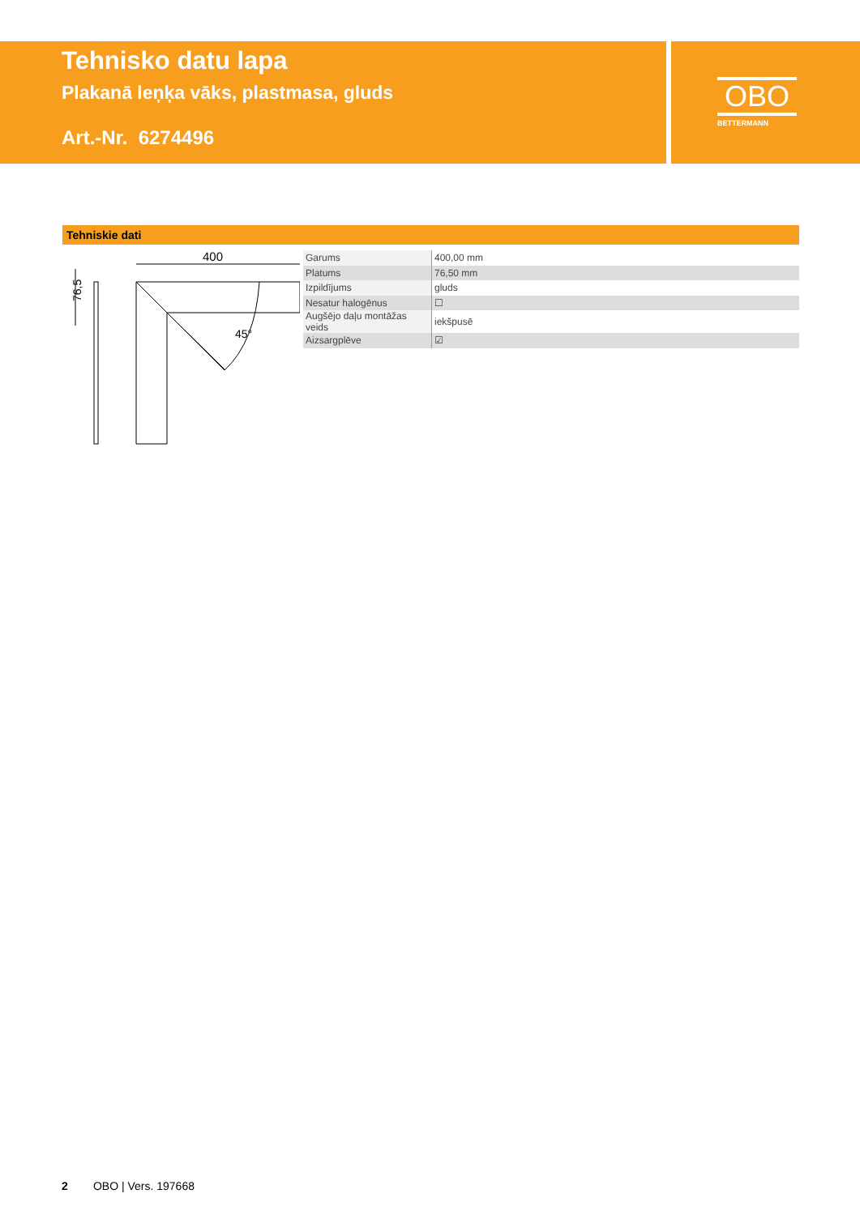Tehnisko datu lapa
Plakanā leņķa vāks, plastmasa, gluds
Art.-Nr. 6274496
OBO
BETTERMANN
Tehniskie dati
76,5
400
45°
| Garums | 400,00 mm |
| Platums | 76,50 mm |
| Izpildījums | gluds |
| Nesatur halogēnus | ☐ |
| Augšējo daļu montāžas veids | iekšpusē |
| Aizsargplēve | ☑ |
2 OBO | Vers. 197668